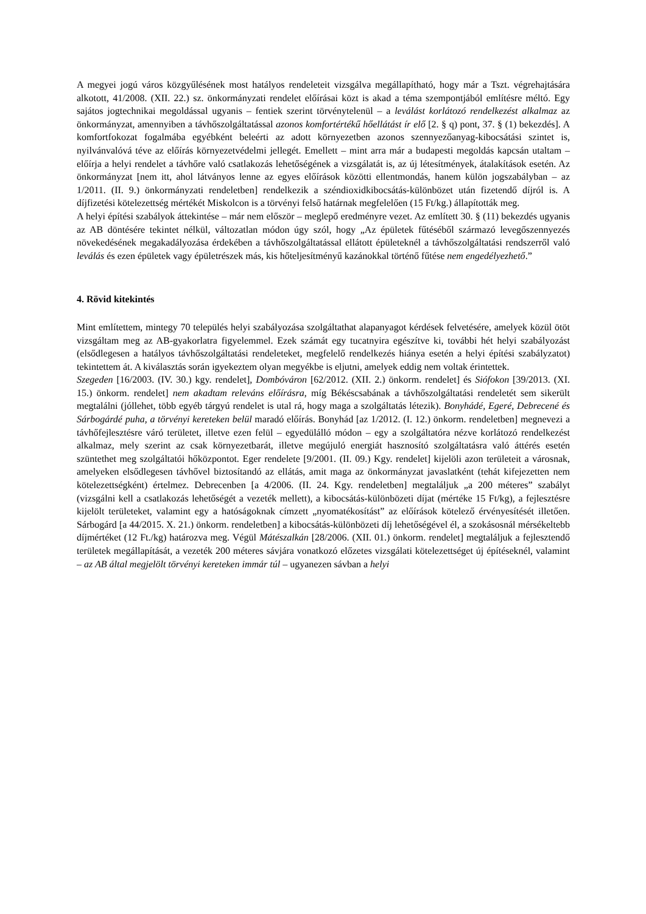A megyei jogú város közgyűlésének most hatályos rendeleteit vizsgálva megállapítható, hogy már a Tszt. végrehajtására alkotott, 41/2008. (XII. 22.) sz. önkormányzati rendelet előírásai közt is akad a téma szempontjából említésre méltó. Egy sajátos jogtechnikai megoldással ugyanis – fentiek szerint törvénytelenül – a leválást korlátozó rendelkezést alkalmaz az önkormányzat, amennyiben a távhőszolgáltatással azonos komfortértékű hőellátást ír elő [2. § q) pont, 37. § (1) bekezdés]. A komfortfokozat fogalmába egyébként beleérti az adott környezetben azonos szennyezőanyag-kibocsátási szintet is, nyilvánvalóvá téve az előírás környezetvédelmi jellegét. Emellett – mint arra már a budapesti megoldás kapcsán utaltam – előírja a helyi rendelet a távhőre való csatlakozás lehetőségének a vizsgálatát is, az új létesítmények, átalakítások esetén. Az önkormányzat [nem itt, ahol látványos lenne az egyes előírások közötti ellentmondás, hanem külön jogszabályban – az 1/2011. (II. 9.) önkormányzati rendeletben] rendelkezik a széndioxidkibocsátás-különbözet után fizetendő díjról is. A díjfizetési kötelezettség mértékét Miskolcon is a törvényi felső határnak megfelelően (15 Ft/kg.) állapították meg.
A helyi építési szabályok áttekintése – már nem először – meglepő eredményre vezet. Az említett 30. § (11) bekezdés ugyanis az AB döntésére tekintet nélkül, változatlan módon úgy szól, hogy „Az épületek fűtéséből származó levegőszennyezés növekedésének megakadályozása érdekében a távhőszolgáltatással ellátott épületeknél a távhőszolgáltatási rendszerről való leválás és ezen épületek vagy épületrészek más, kis hőteljesítményű kazánokkal történő fűtése nem engedélyezhető.”
4. Rövid kitekintés
Mint említettem, mintegy 70 település helyi szabályozása szolgáltathat alapanyagot kérdések felvetésére, amelyek közül ötöt vizsgáltam meg az AB-gyakorlatra figyelemmel. Ezek számát egy tucatnyira egészítve ki, további hét helyi szabályozást (elsődlegesen a hatályos távhőszolgáltatási rendeleteket, megfelelő rendelkezés hiánya esetén a helyi építési szabályzatot) tekintettem át. A kiválasztás során igyekeztem olyan megyékbe is eljutni, amelyek eddig nem voltak érintettek.
Szegeden [16/2003. (IV. 30.) kgy. rendelet], Dombóváron [62/2012. (XII. 2.) önkorm. rendelet] és Siófokon [39/2013. (XI. 15.) önkorm. rendelet] nem akadtam releváns előírásra, míg Békéscsabának a távhőszolgáltatási rendeletét sem sikerült megtalálni (jóllehet, több egyéb tárgyú rendelet is utal rá, hogy maga a szolgáltatás létezik). Bonyhádé, Egeré, Debrecené és Sárbogárdé puha, a törvényi kereteken belül maradó előírás. Bonyhád [az 1/2012. (I. 12.) önkorm. rendeletben] megnevezi a távhőfejlesztésre váró területet, illetve ezen felül – egyedülálló módon – egy a szolgáltatóra nézve korlátozó rendelkezést alkalmaz, mely szerint az csak környezetbarát, illetve megújuló energiát hasznosító szolgáltatásra való áttérés esetén szüntethet meg szolgáltatói hőközpontot. Eger rendelete [9/2001. (II. 09.) Kgy. rendelet] kijelöli azon területeit a városnak, amelyeken elsődlegesen távhővel biztosítandó az ellátás, amit maga az önkormányzat javaslatként (tehát kifejezetten nem kötelezettségként) értelmez. Debrecenben [a 4/2006. (II. 24. Kgy. rendeletben] megtaláljuk „a 200 méteres” szabályt (vizsgálni kell a csatlakozás lehetőségét a vezeték mellett), a kibocsátás-különbözeti díjat (mértéke 15 Ft/kg), a fejlesztésre kijelölt területeket, valamint egy a hatóságoknak címzett „nyomatékosítást” az előírások kötelező érvényesítését illetően. Sárbogárd [a 44/2015. X. 21.) önkorm. rendeletben] a kibocsátás-különbözeti díj lehetőségével él, a szokásosnál mérsékeltebb díjmértéket (12 Ft./kg) határozva meg. Végül Mátészalkán [28/2006. (XII. 01.) önkorm. rendelet] megtaláljuk a fejlesztendő területek megállapítását, a vezeték 200 méteres sávjára vonatkozó előzetes vizsgálati kötelezettséget új építéseknél, valamint – az AB által megjelölt törvényi kereteken immár túl – ugyanezen sávban a helyi